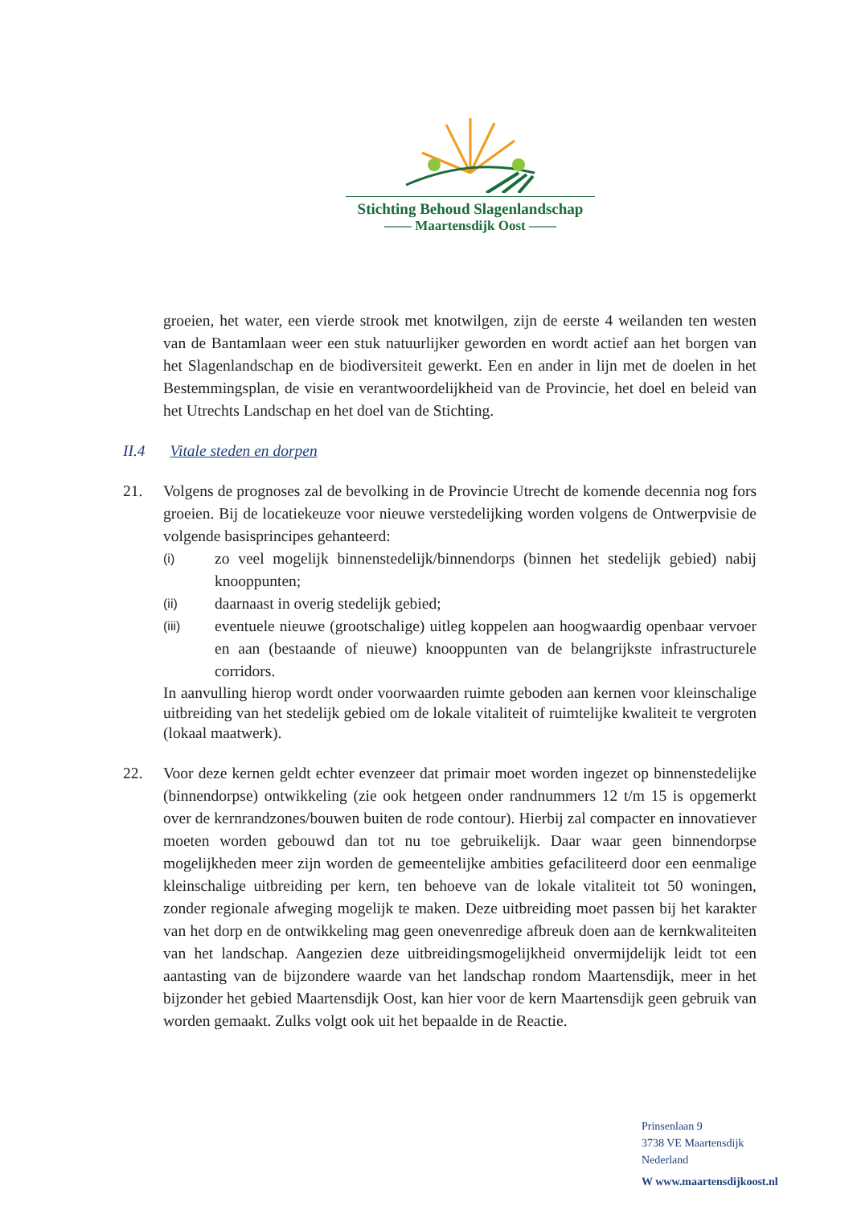Stichting Behoud Slagenlandschap
—— Maartensdijk Oost ——
groeien, het water, een vierde strook met knotwilgen, zijn de eerste 4 weilanden ten westen van de Bantamlaan weer een stuk natuurlijker geworden en wordt actief aan het borgen van het Slagenlandschap en de biodiversiteit gewerkt. Een en ander in lijn met de doelen in het Bestemmingsplan, de visie en verantwoordelijkheid van de Provincie, het doel en beleid van het Utrechts Landschap en het doel van de Stichting.
II.4 Vitale steden en dorpen
21. Volgens de prognoses zal de bevolking in de Provincie Utrecht de komende decennia nog fors groeien. Bij de locatiekeuze voor nieuwe verstedelijking worden volgens de Ontwerpvisie de volgende basisprincipes gehanteerd:
(i)
zo veel mogelijk binnenstedelijk/binnendorps (binnen het stedelijk gebied) nabij knooppunten;
(ii)
daarnaast in overig stedelijk gebied;
(iii)
eventuele nieuwe (grootschalige) uitleg koppelen aan hoogwaardig openbaar vervoer en aan (bestaande of nieuwe) knooppunten van de belangrijkste infrastructurele corridors.
In aanvulling hierop wordt onder voorwaarden ruimte geboden aan kernen voor kleinschalige uitbreiding van het stedelijk gebied om de lokale vitaliteit of ruimtelijke kwaliteit te vergroten (lokaal maatwerk).
22. Voor deze kernen geldt echter evenzeer dat primair moet worden ingezet op binnenstedelijke (binnendorpse) ontwikkeling (zie ook hetgeen onder randnummers 12 t/m 15 is opgemerkt over de kernrandzones/bouwen buiten de rode contour). Hierbij zal compacter en innovatiever moeten worden gebouwd dan tot nu toe gebruikelijk. Daar waar geen binnendorpse mogelijkheden meer zijn worden de gemeentelijke ambities gefaciliteerd door een eenmalige kleinschalige uitbreiding per kern, ten behoeve van de lokale vitaliteit tot 50 woningen, zonder regionale afweging mogelijk te maken. Deze uitbreiding moet passen bij het karakter van het dorp en de ontwikkeling mag geen onevenredige afbreuk doen aan de kernkwaliteiten van het landschap. Aangezien deze uitbreidingsmogelijkheid onvermijdelijk leidt tot een aantasting van de bijzondere waarde van het landschap rondom Maartensdijk, meer in het bijzonder het gebied Maartensdijk Oost, kan hier voor de kern Maartensdijk geen gebruik van worden gemaakt. Zulks volgt ook uit het bepaalde in de Reactie.
Prinsenlaan 9
3738 VE Maartensdijk
Nederland
W www.maartensdijkoost.nl